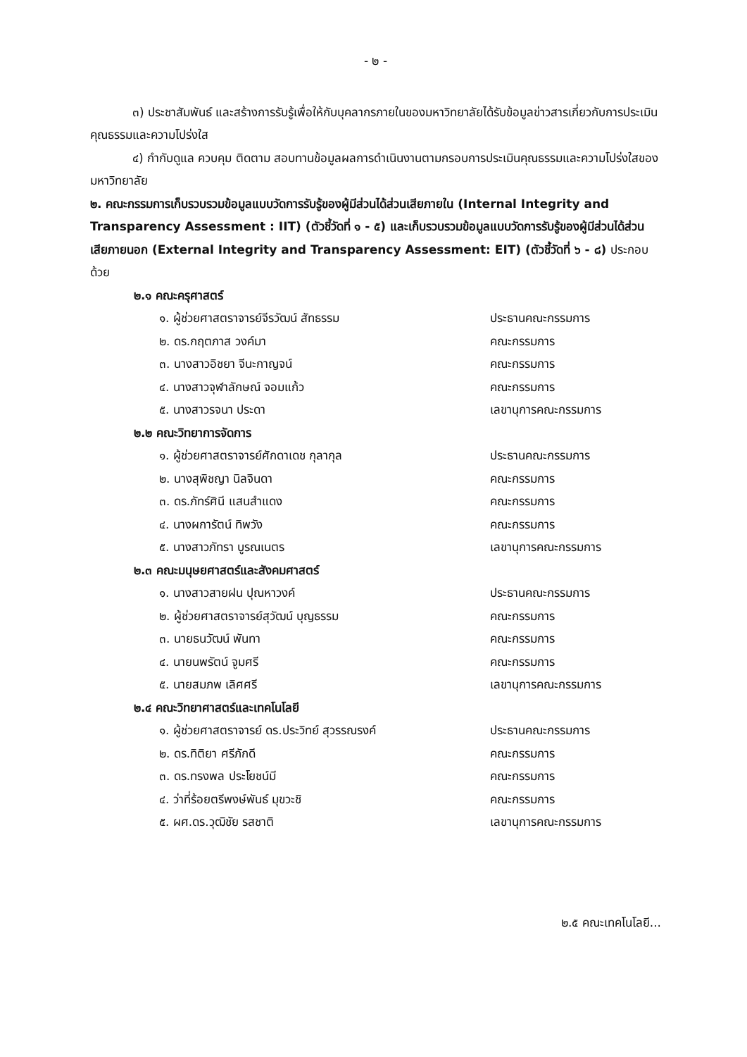- ๒ -
๓) ประชาสัมพันธ์ และสร้างการรับรู้เพื่อให้กับบุคลากรภายในของมหาวิทยาลัยได้รับข้อมูลข่าวสารเกี่ยวกับการประเมินคุณธรรมและความโปร่งใส
๔) กำกับดูแล ควบคุม ติดตาม สอบทานข้อมูลผลการดำเนินงานตามกรอบการประเมินคุณธรรมและความโปร่งใสของมหาวิทยาลัย
๒. คณะกรรมการเก็บรวบรวมข้อมูลแบบวัดการรับรู้ของผู้มีส่วนได้ส่วนเสียภายใน (Internal Integrity and Transparency Assessment : IIT) (ตัวชี้วัดที่ ๑ - ๕) และเก็บรวบรวมข้อมูลแบบวัดการรับรู้ของผู้มีส่วนได้ส่วนเสียภายนอก (External Integrity and Transparency Assessment: EIT) (ตัวชี้วัดที่ ๖ - ๘) ประกอบด้วย
๒.๑ คณะครุศาสตร์
๑. ผู้ช่วยศาสตราจารย์จีรวัฒน์ สัทธรรม ประธานคณะกรรมการ
๒. ดร.กฤตภาส วงค์มา คณะกรรมการ
๓. นางสาวอิชยา จีนะกาญจน์ คณะกรรมการ
๔. นางสาวจุฬาลักษณ์ จอมแก้ว คณะกรรมการ
๕. นางสาวรจนา ประดา เลขานุการคณะกรรมการ
๒.๒ คณะวิทยาการจัดการ
๑. ผู้ช่วยศาสตราจารย์ศักดาเดช กุลากุล ประธานคณะกรรมการ
๒. นางสุพิชญา นิลจินดา คณะกรรมการ
๓. ดร.ภัทร์ศินี แสนสำแดง คณะกรรมการ
๔. นางผการัตน์ ทิพวัง คณะกรรมการ
๕. นางสาวภัทรา บูรณเนตร เลขานุการคณะกรรมการ
๒.๓ คณะมนุษยศาสตร์และสังคมศาสตร์
๑. นางสาวสายฝน ปุณหาวงค์ ประธานคณะกรรมการ
๒. ผู้ช่วยศาสตราจารย์สุวัฒน์ บุญธรรม คณะกรรมการ
๓. นายธนวัฒน์ พันทา คณะกรรมการ
๔. นายนพรัตน์ จูมศรี คณะกรรมการ
๕. นายสมภพ เลิศศรี เลขานุการคณะกรรมการ
๒.๔ คณะวิทยาศาสตร์และเทคโนโลยี
๑. ผู้ช่วยศาสตราจารย์ ดร.ประวิทย์ สุวรรณรงค์ ประธานคณะกรรมการ
๒. ดร.ทิติยา ศรีภักดี คณะกรรมการ
๓. ดร.ทรงพล ประโยชน์มี คณะกรรมการ
๔. ว่าที่ร้อยตรีพงษ์พันธ์ มุขวะชิ คณะกรรมการ
๕. ผศ.ดร.วุฒิชัย รสชาติ เลขานุการคณะกรรมการ
๒.๕ คณะเทคโนโลยี...